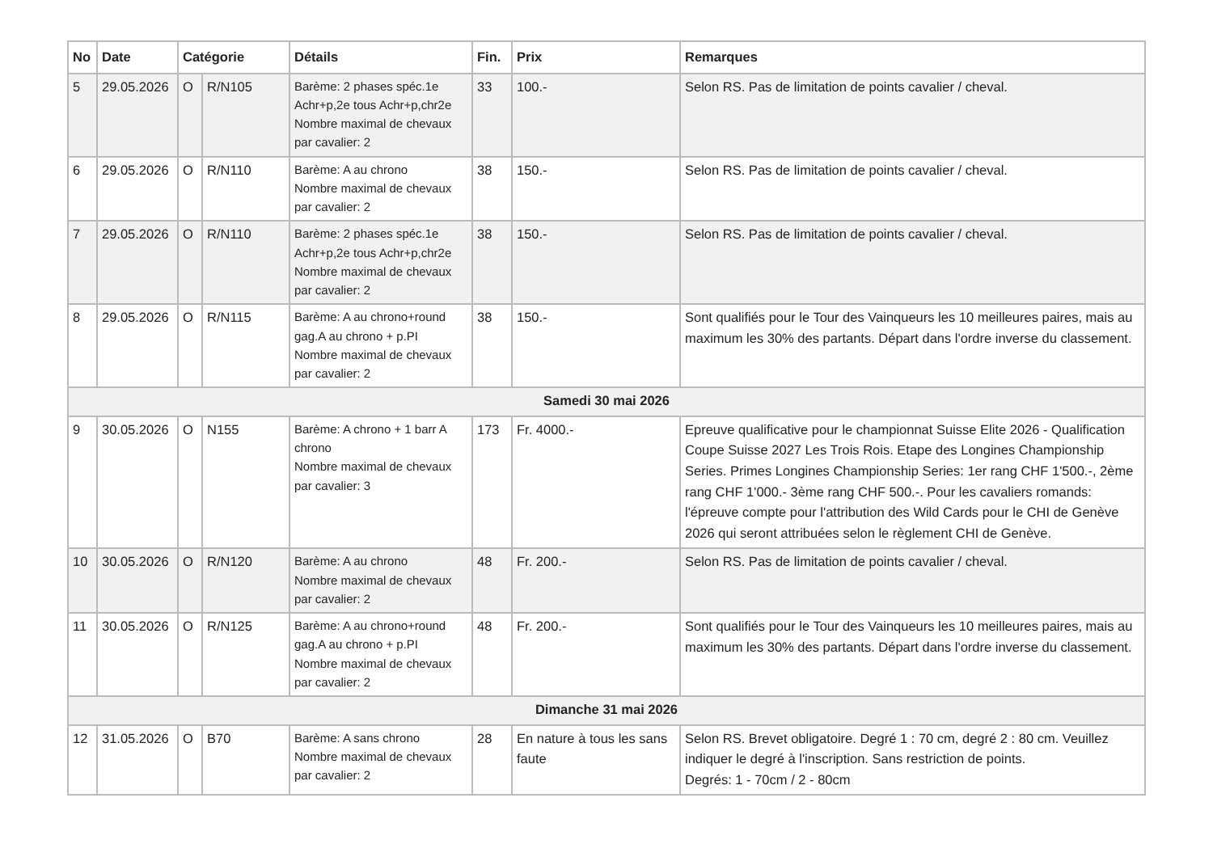| No | Date | Catégorie | | Détails | Fin. | Prix | Remarques |
| --- | --- | --- | --- | --- | --- | --- | --- |
| 5 | 29.05.2026 | O | R/N105 | Barème: 2 phases spéc.1e Achr+p,2e tous Achr+p,chr2e Nombre maximal de chevaux par cavalier: 2 | 33 | 100.- | Selon RS. Pas de limitation de points cavalier / cheval. |
| 6 | 29.05.2026 | O | R/N110 | Barème: A au chrono Nombre maximal de chevaux par cavalier: 2 | 38 | 150.- | Selon RS. Pas de limitation de points cavalier / cheval. |
| 7 | 29.05.2026 | O | R/N110 | Barème: 2 phases spéc.1e Achr+p,2e tous Achr+p,chr2e Nombre maximal de chevaux par cavalier: 2 | 38 | 150.- | Selon RS. Pas de limitation de points cavalier / cheval. |
| 8 | 29.05.2026 | O | R/N115 | Barème: A au chrono+round gag.A au chrono + p.PI Nombre maximal de chevaux par cavalier: 2 | 38 | 150.- | Sont qualifiés pour le Tour des Vainqueurs les 10 meilleures paires, mais au maximum les 30% des partants. Départ dans l'ordre inverse du classement. |
| Samedi 30 mai 2026 | | | | | | | |
| 9 | 30.05.2026 | O | N155 | Barème: A chrono + 1 barr A chrono Nombre maximal de chevaux par cavalier: 3 | 173 | Fr. 4000.- | Epreuve qualificative pour le championnat Suisse Elite 2026 - Qualification Coupe Suisse 2027 Les Trois Rois. Etape des Longines Championship Series. Primes Longines Championship Series: 1er rang CHF 1'500.-, 2ème rang CHF 1'000.- 3ème rang CHF 500.-. Pour les cavaliers romands: l'épreuve compte pour l'attribution des Wild Cards pour le CHI de Genève 2026 qui seront attribuées selon le règlement CHI de Genève. |
| 10 | 30.05.2026 | O | R/N120 | Barème: A au chrono Nombre maximal de chevaux par cavalier: 2 | 48 | Fr. 200.- | Selon RS. Pas de limitation de points cavalier / cheval. |
| 11 | 30.05.2026 | O | R/N125 | Barème: A au chrono+round gag.A au chrono + p.PI Nombre maximal de chevaux par cavalier: 2 | 48 | Fr. 200.- | Sont qualifiés pour le Tour des Vainqueurs les 10 meilleures paires, mais au maximum les 30% des partants. Départ dans l'ordre inverse du classement. |
| Dimanche 31 mai 2026 | | | | | | | |
| 12 | 31.05.2026 | O | B70 | Barème: A sans chrono Nombre maximal de chevaux par cavalier: 2 | 28 | En nature à tous les sans faute | Selon RS. Brevet obligatoire. Degré 1 : 70 cm, degré 2 : 80 cm. Veuillez indiquer le degré à l'inscription. Sans restriction de points. Degrés: 1 - 70cm / 2 - 80cm |